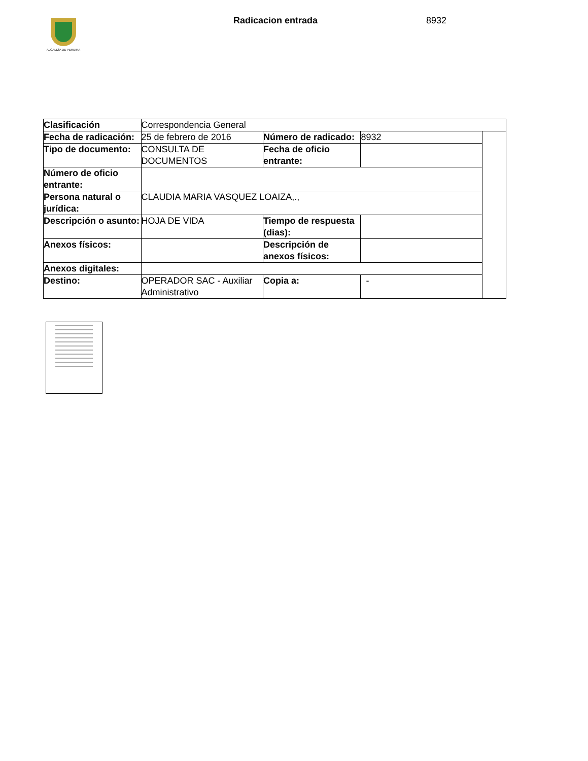ALCALDÍA DE PEREIRA
Radicacion entrada 8932
| Clasificación | Correspondencia General | | | |
| Fecha de radicación: | 25 de febrero de 2016 | Número de radicado: | 8932 | |
| Tipo de documento: | CONSULTA DE DOCUMENTOS | Fecha de oficio entrante: | | |
| Número de oficio entrante: | | | | |
| Persona natural o jurídica: | CLAUDIA MARIA VASQUEZ LOAIZA,., | | | |
| Descripción o asunto: | HOJA DE VIDA | Tiempo de respuesta (dias): | | |
| Anexos físicos: | | Descripción de anexos físicos: | | |
| Anexos digitales: | | | | |
| Destino: | OPERADOR SAC - Auxiliar Administrativo | Copia a: | - | |